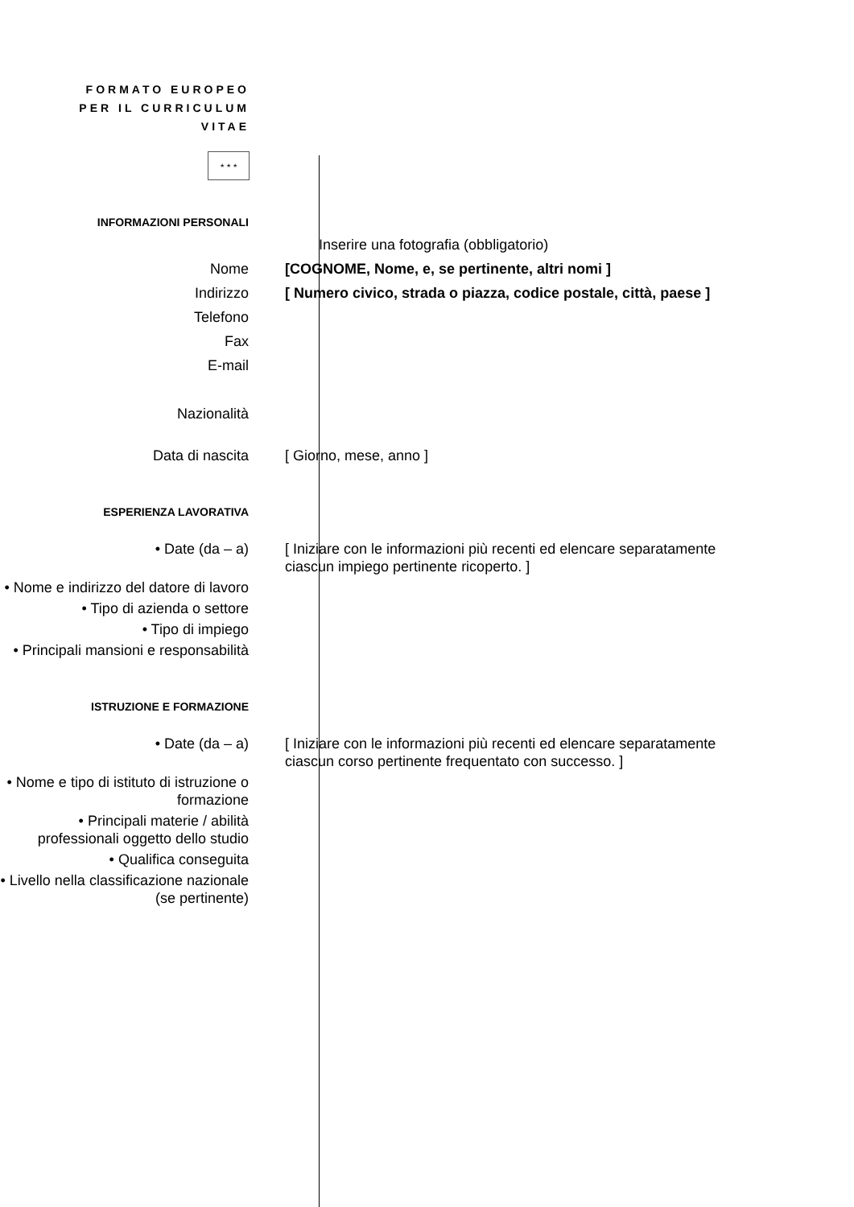FORMATO EUROPEO PER IL CURRICULUM VITAE
★ ★ ★
INFORMAZIONI PERSONALI
Inserire una fotografia (obbligatorio)
Nome [COGNOME, Nome, e, se pertinente, altri nomi ]
Indirizzo [ Numero civico, strada o piazza, codice postale, città, paese ]
Telefono
Fax
E-mail
Nazionalità
Data di nascita [ Giorno, mese, anno ]
ESPERIENZA LAVORATIVA
• Date (da – a) [ Iniziare con le informazioni più recenti ed elencare separatamente ciascun impiego pertinente ricoperto. ]
• Nome e indirizzo del datore di lavoro
• Tipo di azienda o settore
• Tipo di impiego
• Principali mansioni e responsabilità
ISTRUZIONE E FORMAZIONE
• Date (da – a) [ Iniziare con le informazioni più recenti ed elencare separatamente ciascun corso pertinente frequentato con successo. ]
• Nome e tipo di istituto di istruzione o formazione
• Principali materie / abilità professionali oggetto dello studio
• Qualifica conseguita
• Livello nella classificazione nazionale (se pertinente)